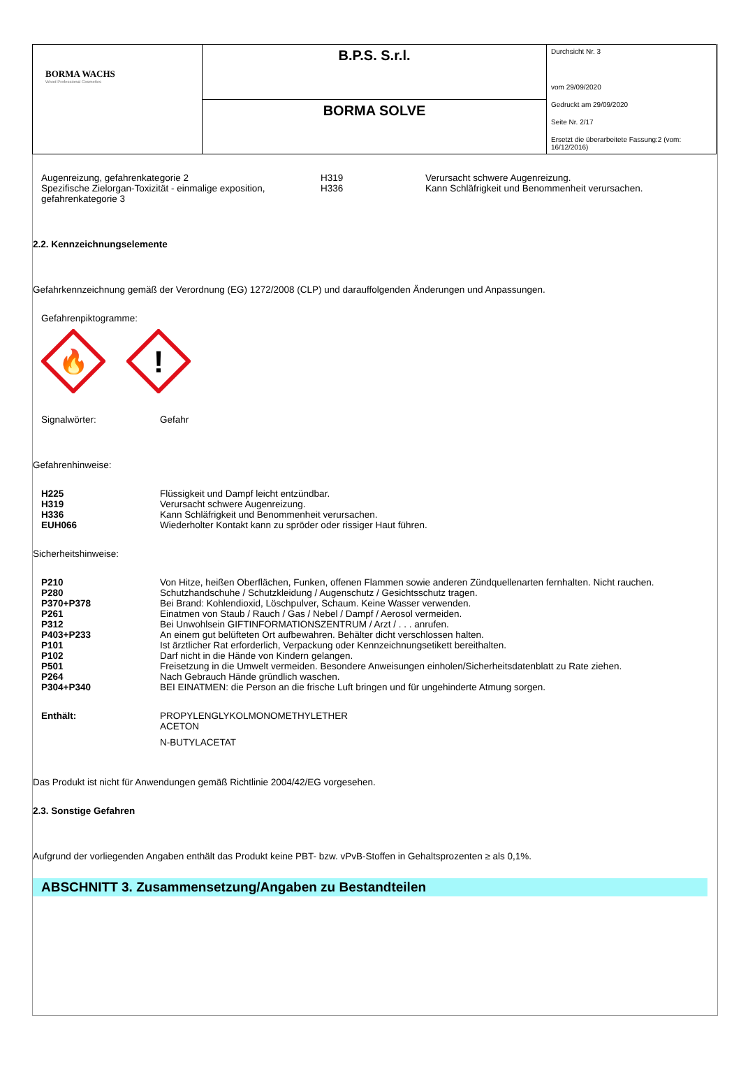| BORMA WACHS Wood Professional Cosmetics | B.P.S. S.r.l. | Durchsicht Nr. 3 vom 29/09/2020 Gedruckt am 29/09/2020 Seite Nr. 2/17 Ersetzt die überarbeitete Fassung:2 (vom: 16/12/2016) |
| | BORMA SOLVE | |
Augenreizung, gefahrenkategorie 2
Spezifische Zielorgan-Toxizität - einmalige exposition,
gefahrenkategorie 3
H319
H336
Verursacht schwere Augenreizung.
Kann Schläfrigkeit und Benommenheit verursachen.
2.2. Kennzeichnungselemente
Gefahrkennzeichnung gemäß der Verordnung (EG) 1272/2008 (CLP) und darauffolgenden Änderungen und Anpassungen.
Gefahrenpiktogramme:
🔥
!
Signalwörter: Gefahr
Gefahrenhinweise:
H225 Flüssigkeit und Dampf leicht entzündbar.
H319 Verursacht schwere Augenreizung.
H336 Kann Schläfrigkeit und Benommenheit verursachen.
EUH066 Wiederholter Kontakt kann zu spröder oder rissiger Haut führen.
Sicherheitshinweise:
P210 Von Hitze, heißen Oberflächen, Funken, offenen Flammen sowie anderen Zündquellenarten fernhalten. Nicht rauchen.
P280 Schutzhandschuhe / Schutzkleidung / Augenschutz / Gesichtsschutz tragen.
P370+P378 Bei Brand: Kohlendioxid, Löschpulver, Schaum. Keine Wasser verwenden.
P261 Einatmen von Staub / Rauch / Gas / Nebel / Dampf / Aerosol vermeiden.
P312 Bei Unwohlsein GIFTINFORMATIONSZENTRUM / Arzt / . . . anrufen.
P403+P233 An einem gut belüfteten Ort aufbewahren. Behälter dicht verschlossen halten.
P101 Ist ärztlicher Rat erforderlich, Verpackung oder Kennzeichnungsetikett bereithalten.
P102 Darf nicht in die Hände von Kindern gelangen.
P501 Freisetzung in die Umwelt vermeiden. Besondere Anweisungen einholen/Sicherheitsdatenblatt zu Rate ziehen.
P264 Nach Gebrauch Hände gründlich waschen.
P304+P340 BEI EINATMEN: die Person an die frische Luft bringen und für ungehinderte Atmung sorgen.
Enthält: PROPYLENGLYKOLMONOMETHYLETHER
ACETON
N-BUTYLACETAT
Das Produkt ist nicht für Anwendungen gemäß Richtlinie 2004/42/EG vorgesehen.
2.3. Sonstige Gefahren
Aufgrund der vorliegenden Angaben enthält das Produkt keine PBT- bzw. vPvB-Stoffen in Gehaltsprozenten ≥ als 0,1%.
ABSCHNITT 3. Zusammensetzung/Angaben zu Bestandteilen